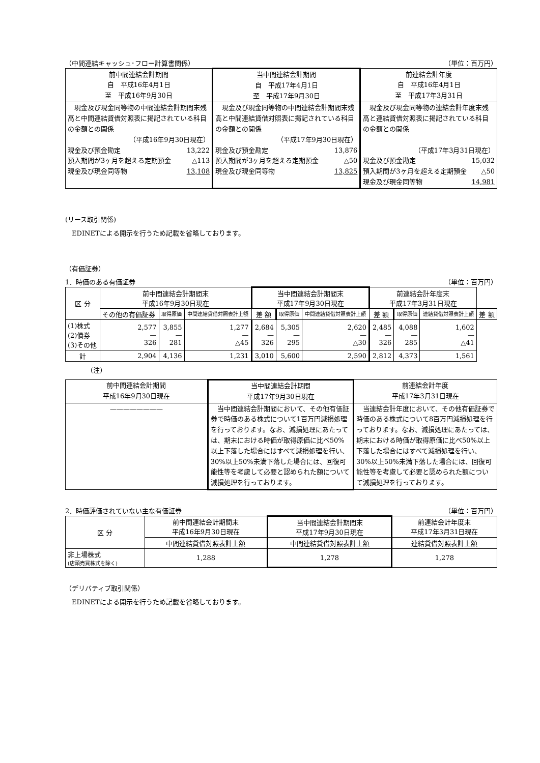（中間連結キャッシュ･フロー計算書関係） （単位：百万円）
| 前中間連結会計期間 自 平成16年4月1日 至 平成16年9月30日 | 当中間連結会計期間 自 平成17年4月1日 至 平成17年9月30日 | 前連結会計年度 自 平成16年4月1日 至 平成17年3月31日 |
| --- | --- | --- |
| 現金及び現金同等物の中間連結会計期間末残高と中間連結貸借対照表に掲記されている科目の金額との関係 （平成16年9月30日現在） 現金及び預金勘定 13,222 預入期間が3ヶ月を超える定期預金 △113 現金及び現金同等物 13,108 | 現金及び現金同等物の中間連結会計期間末残高と中間連結貸借対照表に掲記されている科目の金額との関係 （平成17年9月30日現在） 現金及び預金勘定 13,876 預入期間が3ヶ月を超える定期預金 △50 現金及び現金同等物 13,825 | 現金及び現金同等物の連結会計年度末残高と連結貸借対照表に掲記されている科目の金額との関係 （平成17年3月31日現在） 現金及び預金勘定 15,032 預入期間が3ヶ月を超える定期預金 △50 現金及び現金同等物 14,981 |
(リース取引関係)
　EDINETによる開示を行うため記載を省略しております。
（有価証券）
1．時価のある有価証券 （単位：百万円）
| 区 分 | 前中間連結会計期間末 平成16年9月30日現在 | | | 当中間連結会計期間末 平成17年9月30日現在 | | | 前連結会計年度末 平成17年3月31日現在 | | | |
| --- | --- | --- | --- | --- | --- | --- | --- | --- | --- | --- |
| | その他の有価証券 | 取得原価 | 中間連結貸借対照表計上額 | 差 額 | 取得原価 | 中間連結貸借対照表計上額 | 差 額 | 取得原価 | 連結貸借対照表計上額 | 差 額 |
| (1)株式 (2)債券 (3)その他 | 2,577 — 326 | 3,855 — 281 | 1,277 — △45 | 2,684 — 326 | 5,305 — 295 | 2,620 — △30 | 2,485 — 326 | 4,088 — 285 | 1,602 — △41 | |
| 計 | 2,904 | 4,136 | 1,231 | 3,010 | 5,600 | 2,590 | 2,812 | 4,373 | 1,561 | |
(注)
| 前中間連結会計期間 平成16年9月30日現在 | 当中間連結会計期間 平成17年9月30日現在 | 前連結会計年度 平成17年3月31日現在 |
| --- | --- | --- |
| ———————— | 当中間連結会計期間において、その他有価証券で時価のある株式について1百万円減損処理を行っております。なお、減損処理にあたっては、期末における時価が取得原価に比べ50%以上下落した場合にはすべて減損処理を行い、30%以上50%未満下落した場合には、回復可能性等を考慮して必要と認められた額について減損処理を行っております。 | 当連結会計年度において、その他有価証券で時価のある株式について8百万円減損処理を行っております。なお、減損処理にあたっては、期末における時価が取得原価に比べ50%以上下落した場合にはすべて減損処理を行い、30%以上50%未満下落した場合には、回復可能性等を考慮して必要と認められた額について減損処理を行っております。 |
2．時価評価されていない主な有価証券 （単位：百万円）
| 区 分 | 前中間連結会計期間末 平成16年9月30日現在 | 当中間連結会計期間末 平成17年9月30日現在 | 前連結会計年度末 平成17年3月31日現在 |
| --- | --- | --- | --- |
| | 中間連結貸借対照表計上額 | 中間連結貸借対照表計上額 | 連結貸借対照表計上額 |
| 非上場株式 (店頭売買株式を除く) | 1,288 | 1,278 | 1,278 |
（デリバティブ取引関係）
　EDINETによる開示を行うため記載を省略しております。